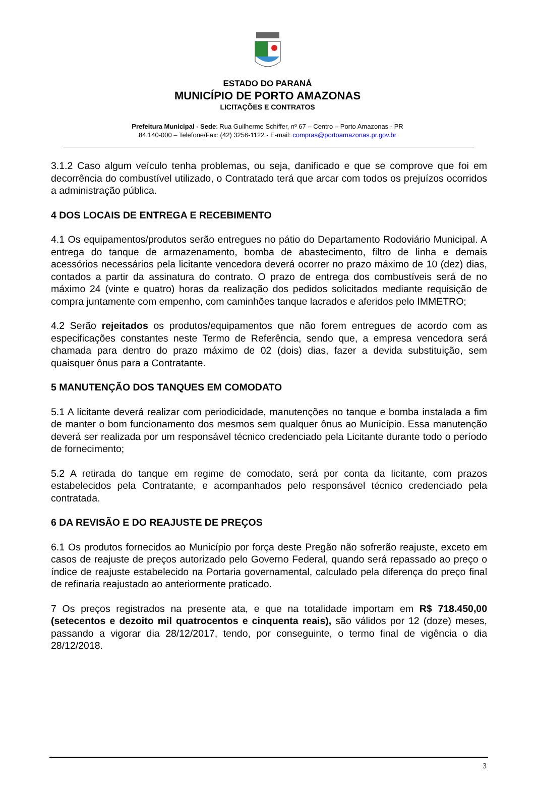ESTADO DO PARANÁ
MUNICÍPIO DE PORTO AMAZONAS
LICITAÇÕES E CONTRATOS
Prefeitura Municipal - Sede: Rua Guilherme Schiffer, nº 67 – Centro – Porto Amazonas - PR
84.140-000 – Telefone/Fax: (42) 3256-1122 - E-mail: compras@portoamazonas.pr.gov.br
3.1.2 Caso algum veículo tenha problemas, ou seja, danificado e que se comprove que foi em decorrência do combustível utilizado, o Contratado terá que arcar com todos os prejuízos ocorridos a administração pública.
4 DOS LOCAIS DE ENTREGA E RECEBIMENTO
4.1 Os equipamentos/produtos serão entregues no pátio do Departamento Rodoviário Municipal. A entrega do tanque de armazenamento, bomba de abastecimento, filtro de linha e demais acessórios necessários pela licitante vencedora deverá ocorrer no prazo máximo de 10 (dez) dias, contados a partir da assinatura do contrato. O prazo de entrega dos combustíveis será de no máximo 24 (vinte e quatro) horas da realização dos pedidos solicitados mediante requisição de compra juntamente com empenho, com caminhões tanque lacrados e aferidos pelo IMMETRO;
4.2 Serão rejeitados os produtos/equipamentos que não forem entregues de acordo com as especificações constantes neste Termo de Referência, sendo que, a empresa vencedora será chamada para dentro do prazo máximo de 02 (dois) dias, fazer a devida substituição, sem quaisquer ônus para a Contratante.
5 MANUTENÇÃO DOS TANQUES EM COMODATO
5.1 A licitante deverá realizar com periodicidade, manutenções no tanque e bomba instalada a fim de manter o bom funcionamento dos mesmos sem qualquer ônus ao Município. Essa manutenção deverá ser realizada por um responsável técnico credenciado pela Licitante durante todo o período de fornecimento;
5.2 A retirada do tanque em regime de comodato, será por conta da licitante, com prazos estabelecidos pela Contratante, e acompanhados pelo responsável técnico credenciado pela contratada.
6 DA REVISÃO E DO REAJUSTE DE PREÇOS
6.1 Os produtos fornecidos ao Município por força deste Pregão não sofrerão reajuste, exceto em casos de reajuste de preços autorizado pelo Governo Federal, quando será repassado ao preço o índice de reajuste estabelecido na Portaria governamental, calculado pela diferença do preço final de refinaria reajustado ao anteriormente praticado.
7 Os preços registrados na presente ata, e que na totalidade importam em R$ 718.450,00 (setecentos e dezoito mil quatrocentos e cinquenta reais), são válidos por 12 (doze) meses, passando a vigorar dia 28/12/2017, tendo, por conseguinte, o termo final de vigência o dia 28/12/2018.
3